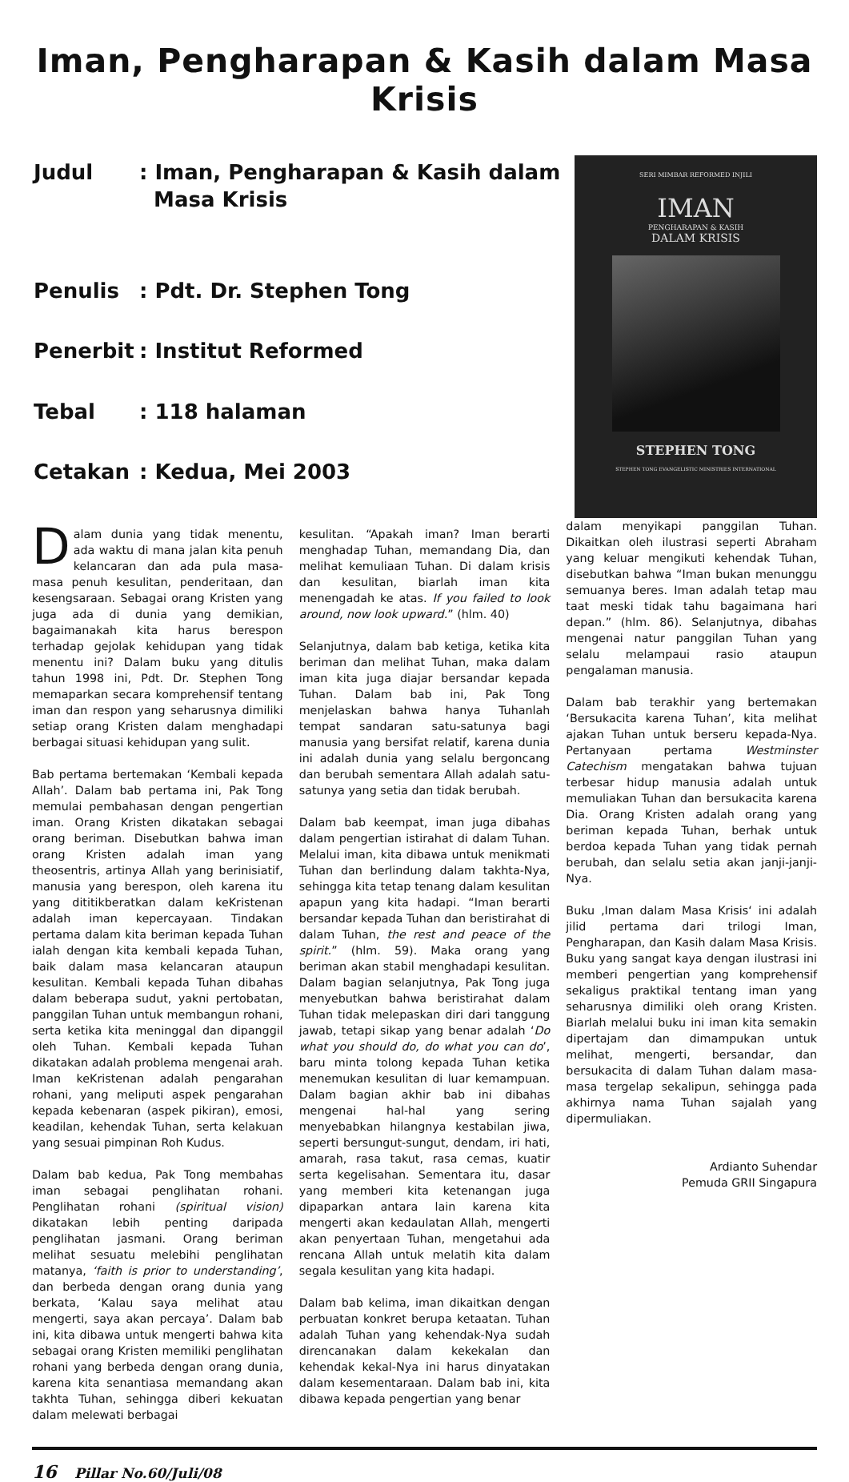Iman, Pengharapan & Kasih dalam Masa Krisis
| Judul | : Iman, Pengharapan & Kasih dalam Masa Krisis |
| Penulis | : Pdt. Dr. Stephen Tong |
| Penerbit | : Institut Reformed |
| Tebal | : 118 halaman |
| Cetakan | : Kedua, Mei 2003 |
SERI MIMBAR REFORMED INJILI
IMAN
PENGHARAPAN & KASIH
DALAM KRISIS
STEPHEN TONG
STEPHEN TONG EVANGELISTIC MINISTRIES INTERNATIONAL
Dalam dunia yang tidak menentu, ada waktu di mana jalan kita penuh kelancaran dan ada pula masa-masa penuh kesulitan, penderitaan, dan kesengsaraan. Sebagai orang Kristen yang juga ada di dunia yang demikian, bagaimanakah kita harus berespon terhadap gejolak kehidupan yang tidak menentu ini? Dalam buku yang ditulis tahun 1998 ini, Pdt. Dr. Stephen Tong memaparkan secara komprehensif tentang iman dan respon yang seharusnya dimiliki setiap orang Kristen dalam menghadapi berbagai situasi kehidupan yang sulit.
Bab pertama bertemakan ‘Kembali kepada Allah’. Dalam bab pertama ini, Pak Tong memulai pembahasan dengan pengertian iman. Orang Kristen dikatakan sebagai orang beriman. Disebutkan bahwa iman orang Kristen adalah iman yang theosentris, artinya Allah yang berinisiatif, manusia yang berespon, oleh karena itu yang dititikberatkan dalam keKristenan adalah iman kepercayaan. Tindakan pertama dalam kita beriman kepada Tuhan ialah dengan kita kembali kepada Tuhan, baik dalam masa kelancaran ataupun kesulitan. Kembali kepada Tuhan dibahas dalam beberapa sudut, yakni pertobatan, panggilan Tuhan untuk membangun rohani, serta ketika kita meninggal dan dipanggil oleh Tuhan. Kembali kepada Tuhan dikatakan adalah problema mengenai arah. Iman keKristenan adalah pengarahan rohani, yang meliputi aspek pengarahan kepada kebenaran (aspek pikiran), emosi, keadilan, kehendak Tuhan, serta kelakuan yang sesuai pimpinan Roh Kudus.
Dalam bab kedua, Pak Tong membahas iman sebagai penglihatan rohani. Penglihatan rohani (spiritual vision) dikatakan lebih penting daripada penglihatan jasmani. Orang beriman melihat sesuatu melebihi penglihatan matanya, ‘faith is prior to understanding’, dan berbeda dengan orang dunia yang berkata, ‘Kalau saya melihat atau mengerti, saya akan percaya’. Dalam bab ini, kita dibawa untuk mengerti bahwa kita sebagai orang Kristen memiliki penglihatan rohani yang berbeda dengan orang dunia, karena kita senantiasa memandang akan takhta Tuhan, sehingga diberi kekuatan dalam melewati berbagai
kesulitan. “Apakah iman? Iman berarti menghadap Tuhan, memandang Dia, dan melihat kemuliaan Tuhan. Di dalam krisis dan kesulitan, biarlah iman kita menengadah ke atas. If you failed to look around, now look upward.” (hlm. 40)
Selanjutnya, dalam bab ketiga, ketika kita beriman dan melihat Tuhan, maka dalam iman kita juga diajar bersandar kepada Tuhan. Dalam bab ini, Pak Tong menjelaskan bahwa hanya Tuhanlah tempat sandaran satu-satunya bagi manusia yang bersifat relatif, karena dunia ini adalah dunia yang selalu bergoncang dan berubah sementara Allah adalah satu-satunya yang setia dan tidak berubah.
Dalam bab keempat, iman juga dibahas dalam pengertian istirahat di dalam Tuhan. Melalui iman, kita dibawa untuk menikmati Tuhan dan berlindung dalam takhta-Nya, sehingga kita tetap tenang dalam kesulitan apapun yang kita hadapi. “Iman berarti bersandar kepada Tuhan dan beristirahat di dalam Tuhan, the rest and peace of the spirit.” (hlm. 59). Maka orang yang beriman akan stabil menghadapi kesulitan. Dalam bagian selanjutnya, Pak Tong juga menyebutkan bahwa beristirahat dalam Tuhan tidak melepaskan diri dari tanggung jawab, tetapi sikap yang benar adalah ‘Do what you should do, do what you can do’, baru minta tolong kepada Tuhan ketika menemukan kesulitan di luar kemampuan. Dalam bagian akhir bab ini dibahas mengenai hal-hal yang sering menyebabkan hilangnya kestabilan jiwa, seperti bersungut-sungut, dendam, iri hati, amarah, rasa takut, rasa cemas, kuatir serta kegelisahan. Sementara itu, dasar yang memberi kita ketenangan juga dipaparkan antara lain karena kita mengerti akan kedaulatan Allah, mengerti akan penyertaan Tuhan, mengetahui ada rencana Allah untuk melatih kita dalam segala kesulitan yang kita hadapi.
Dalam bab kelima, iman dikaitkan dengan perbuatan konkret berupa ketaatan. Tuhan adalah Tuhan yang kehendak-Nya sudah direncanakan dalam kekekalan dan kehendak kekal-Nya ini harus dinyatakan dalam kesementaraan. Dalam bab ini, kita dibawa kepada pengertian yang benar
dalam menyikapi panggilan Tuhan. Dikaitkan oleh ilustrasi seperti Abraham yang keluar mengikuti kehendak Tuhan, disebutkan bahwa “Iman bukan menunggu semuanya beres. Iman adalah tetap mau taat meski tidak tahu bagaimana hari depan.” (hlm. 86). Selanjutnya, dibahas mengenai natur panggilan Tuhan yang selalu melampaui rasio ataupun pengalaman manusia.
Dalam bab terakhir yang bertemakan ‘Bersukacita karena Tuhan’, kita melihat ajakan Tuhan untuk berseru kepada-Nya. Pertanyaan pertama Westminster Catechism mengatakan bahwa tujuan terbesar hidup manusia adalah untuk memuliakan Tuhan dan bersukacita karena Dia. Orang Kristen adalah orang yang beriman kepada Tuhan, berhak untuk berdoa kepada Tuhan yang tidak pernah berubah, dan selalu setia akan janji-janji-Nya.
Buku ‚Iman dalam Masa Krisis‘ ini adalah jilid pertama dari trilogi Iman, Pengharapan, dan Kasih dalam Masa Krisis. Buku yang sangat kaya dengan ilustrasi ini memberi pengertian yang komprehensif sekaligus praktikal tentang iman yang seharusnya dimiliki oleh orang Kristen. Biarlah melalui buku ini iman kita semakin dipertajam dan dimampukan untuk melihat, mengerti, bersandar, dan bersukacita di dalam Tuhan dalam masa-masa tergelap sekalipun, sehingga pada akhirnya nama Tuhan sajalah yang dipermuliakan.
Ardianto Suhendar
Pemuda GRII Singapura
16 Pillar No.60/Juli/08